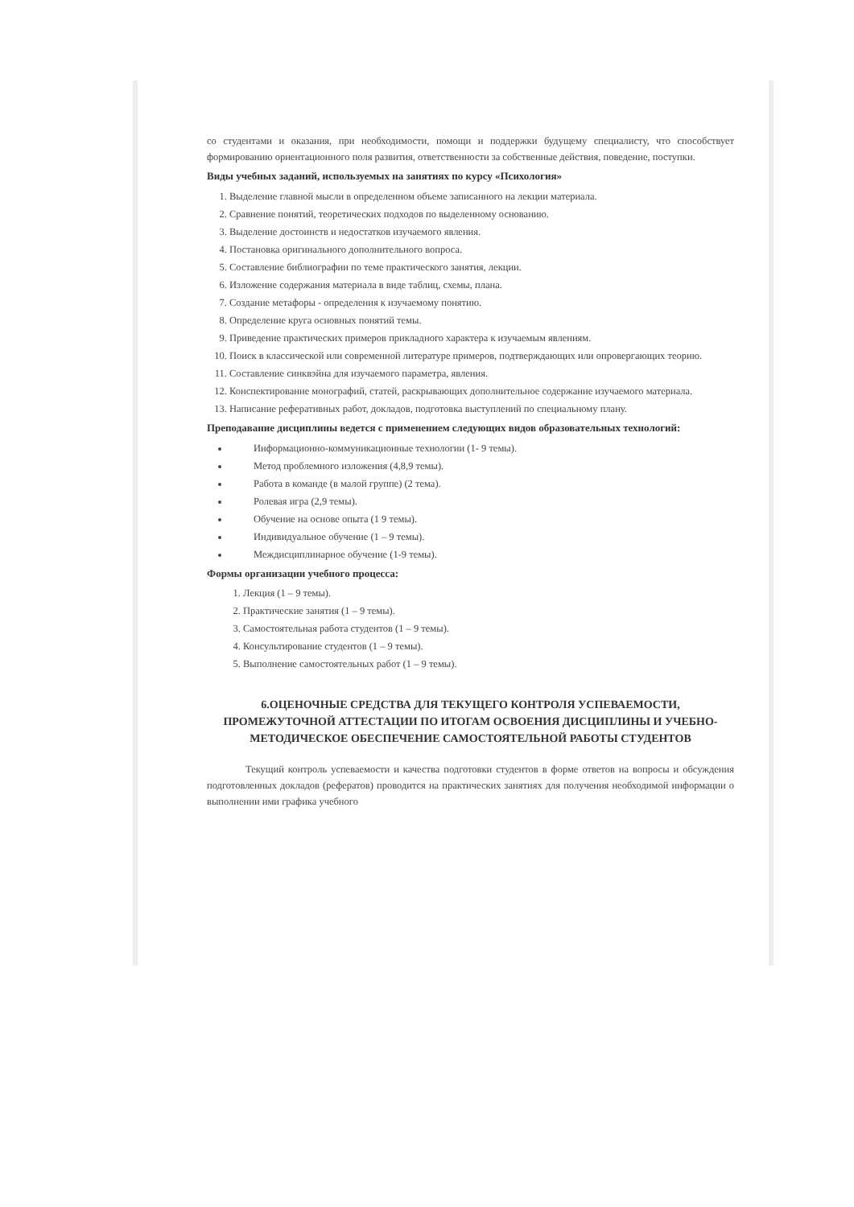со студентами и оказания, при необходимости, помощи и поддержки будущему специалисту, что способствует формированию ориентационного поля развития, ответственности за собственные действия, поведение, поступки.
Виды учебных заданий, используемых на занятиях по курсу «Психология»
1. Выделение главной мысли в определенном объеме записанного на лекции материала.
2. Сравнение понятий, теоретических подходов по выделенному основанию.
3. Выделение достоинств и недостатков изучаемого явления.
4. Постановка оригинального дополнительного вопроса.
5. Составление библиографии по теме практического занятия, лекции.
6. Изложение содержания материала в виде таблиц, схемы, плана.
7. Создание метафоры - определения к изучаемому понятию.
8. Определение круга основных понятий темы.
9. Приведение практических примеров прикладного характера к изучаемым явлениям.
10. Поиск в классической или современной литературе примеров, подтверждающих или опровергающих теорию.
11. Составление синквэйна для изучаемого параметра, явления.
12. Конспектирование монографий, статей, раскрывающих дополнительное содержание изучаемого материала.
13. Написание реферативных работ, докладов, подготовка выступлений по специальному плану.
Преподавание дисциплины ведется с применением следующих видов образовательных технологий:
Информационно-коммуникационные технологии (1- 9 темы).
Метод проблемного изложения (4,8,9 темы).
Работа в команде (в малой группе) (2 тема).
Ролевая игра (2,9 темы).
Обучение на основе опыта (1 9 темы).
Индивидуальное обучение (1 – 9 темы).
Междисциплинарное обучение (1-9 темы).
Формы организации учебного процесса:
1. Лекция (1 – 9 темы).
2. Практические занятия (1 – 9 темы).
3. Самостоятельная работа студентов (1 – 9 темы).
4. Консультирование студентов (1 – 9 темы).
5. Выполнение самостоятельных работ (1 – 9 темы).
6.ОЦЕНОЧНЫЕ СРЕДСТВА ДЛЯ ТЕКУЩЕГО КОНТРОЛЯ УСПЕВАЕМОСТИ, ПРОМЕЖУТОЧНОЙ АТТЕСТАЦИИ ПО ИТОГАМ ОСВОЕНИЯ ДИСЦИПЛИНЫ И УЧЕБНО-МЕТОДИЧЕСКОЕ ОБЕСПЕЧЕНИЕ САМОСТОЯТЕЛЬНОЙ РАБОТЫ СТУДЕНТОВ
Текущий контроль успеваемости и качества подготовки студентов в форме ответов на вопросы и обсуждения подготовленных докладов (рефератов) проводится на практических занятиях для получения необходимой информации о выполнении ими графика учебного